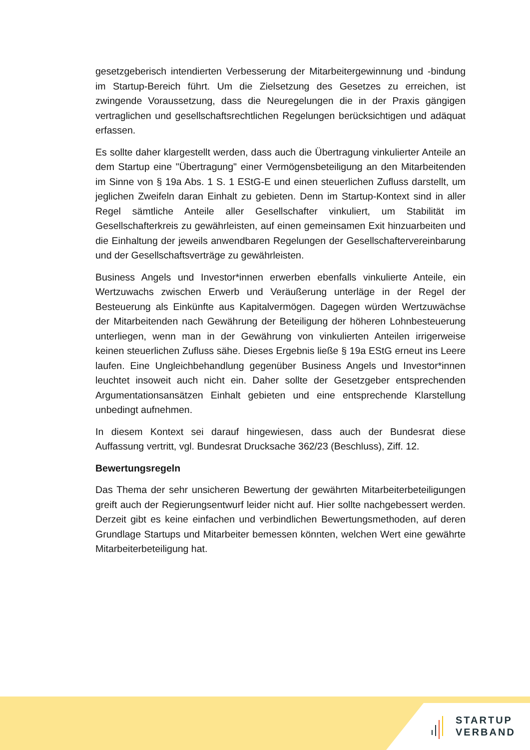gesetzgeberisch intendierten Verbesserung der Mitarbeitergewinnung und -bindung im Startup-Bereich führt. Um die Zielsetzung des Gesetzes zu erreichen, ist zwingende Voraussetzung, dass die Neuregelungen die in der Praxis gängigen vertraglichen und gesellschaftsrechtlichen Regelungen berücksichtigen und adäquat erfassen.
Es sollte daher klargestellt werden, dass auch die Übertragung vinkulierter Anteile an dem Startup eine "Übertragung" einer Vermögensbeteiligung an den Mitarbeitenden im Sinne von § 19a Abs. 1 S. 1 EStG-E und einen steuerlichen Zufluss darstellt, um jeglichen Zweifeln daran Einhalt zu gebieten. Denn im Startup-Kontext sind in aller Regel sämtliche Anteile aller Gesellschafter vinkuliert, um Stabilität im Gesellschafterkreis zu gewährleisten, auf einen gemeinsamen Exit hinzuarbeiten und die Einhaltung der jeweils anwendbaren Regelungen der Gesellschaftervereinbarung und der Gesellschaftsverträge zu gewährleisten.
Business Angels und Investor*innen erwerben ebenfalls vinkulierte Anteile, ein Wertzuwachs zwischen Erwerb und Veräußerung unterläge in der Regel der Besteuerung als Einkünfte aus Kapitalvermögen. Dagegen würden Wertzuwächse der Mitarbeitenden nach Gewährung der Beteiligung der höheren Lohnbesteuerung unterliegen, wenn man in der Gewährung von vinkulierten Anteilen irrigerweise keinen steuerlichen Zufluss sähe. Dieses Ergebnis ließe § 19a EStG erneut ins Leere laufen. Eine Ungleichbehandlung gegenüber Business Angels und Investor*innen leuchtet insoweit auch nicht ein. Daher sollte der Gesetzgeber entsprechenden Argumentationsansätzen Einhalt gebieten und eine entsprechende Klarstellung unbedingt aufnehmen.
In diesem Kontext sei darauf hingewiesen, dass auch der Bundesrat diese Auffassung vertritt, vgl. Bundesrat Drucksache 362/23 (Beschluss), Ziff. 12.
Bewertungsregeln
Das Thema der sehr unsicheren Bewertung der gewährten Mitarbeiterbeteiligungen greift auch der Regierungsentwurf leider nicht auf. Hier sollte nachgebessert werden. Derzeit gibt es keine einfachen und verbindlichen Bewertungsmethoden, auf deren Grundlage Startups und Mitarbeiter bemessen könnten, welchen Wert eine gewährte Mitarbeiterbeteiligung hat.
STARTUP
VERBAND